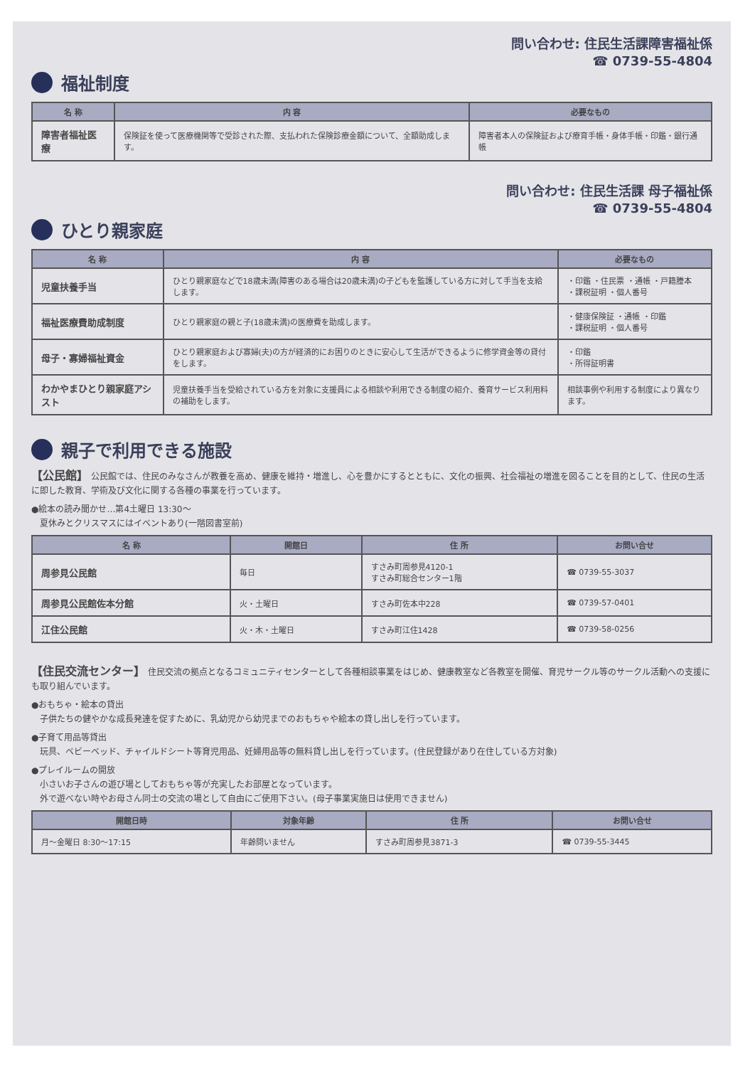問い合わせ: 住民生活課障害福祉係
☎ 0739-55-4804
福祉制度
| 名 称 | 内 容 | 必要なもの |
| --- | --- | --- |
| 障害者福祉医療 | 保険証を使って医療機関等で受診された際、支払われた保険診療金額について、全額助成します。 | 障害者本人の保険証および療育手帳・身体手帳・印鑑・銀行通帳 |
問い合わせ: 住民生活課 母子福祉係
☎ 0739-55-4804
ひとり親家庭
| 名 称 | 内 容 | 必要なもの |
| --- | --- | --- |
| 児童扶養手当 | ひとり親家庭などで18歳未満(障害のある場合は20歳未満)の子どもを監護している方に対して手当を支給します。 | ・印鑑 ・住民票 ・通帳 ・戸籍謄本 ・課税証明 ・個人番号 |
| 福祉医療費助成制度 | ひとり親家庭の親と子(18歳未満)の医療費を助成します。 | ・健康保険証 ・通帳 ・印鑑 ・課税証明 ・個人番号 |
| 母子・寡婦福祉資金 | ひとり親家庭および寡婦(夫)の方が経済的にお困りのときに安心して生活ができるように修学資金等の貸付をします。 | ・印鑑 ・所得証明書 |
| わかやまひとり親家庭アシスト | 児童扶養手当を受給されている方を対象に支援員による相談や利用できる制度の紹介、養育サービス利用料の補助をします。 | 相談事例や利用する制度により異なります。 |
親子で利用できる施設
【公民館】 公民館では、住民のみなさんが教養を高め、健康を維持・増進し、心を豊かにするとともに、文化の振興、社会福祉の増進を図ることを目的として、住民の生活に即した教育、学術及び文化に関する各種の事業を行っています。
●絵本の読み聞かせ…第4土曜日 13:30〜
　夏休みとクリスマスにはイベントあり(一階図書室前)
| 名 称 | 開館日 | 住 所 | お問い合せ |
| --- | --- | --- | --- |
| 周参見公民館 | 毎日 | すさみ町周参見4120-1 すさみ町総合センター1階 | ☎ 0739-55-3037 |
| 周参見公民館佐本分館 | 火・土曜日 | すさみ町佐本中228 | ☎ 0739-57-0401 |
| 江住公民館 | 火・木・土曜日 | すさみ町江住1428 | ☎ 0739-58-0256 |
【住民交流センター】 住民交流の拠点となるコミュニティセンターとして各種相談事業をはじめ、健康教室など各教室を開催、育児サークル等のサークル活動への支援にも取り組んでいます。
●おもちゃ・絵本の貸出
　子供たちの健やかな成長発達を促すために、乳幼児から幼児までのおもちゃや絵本の貸し出しを行っています。
●子育て用品等貸出
　玩具、ベビーベッド、チャイルドシート等育児用品、妊婦用品等の無料貸し出しを行っています。(住民登録があり在住している方対象)
●プレイルームの開放
　小さいお子さんの遊び場としておもちゃ等が充実したお部屋となっています。
　外で遊べない時やお母さん同士の交流の場として自由にご使用下さい。(母子事業実施日は使用できません)
| 開館日時 | 対象年齢 | 住 所 | お問い合せ |
| --- | --- | --- | --- |
| 月〜金曜日 8:30〜17:15 | 年齢問いません | すさみ町周参見3871-3 | ☎ 0739-55-3445 |